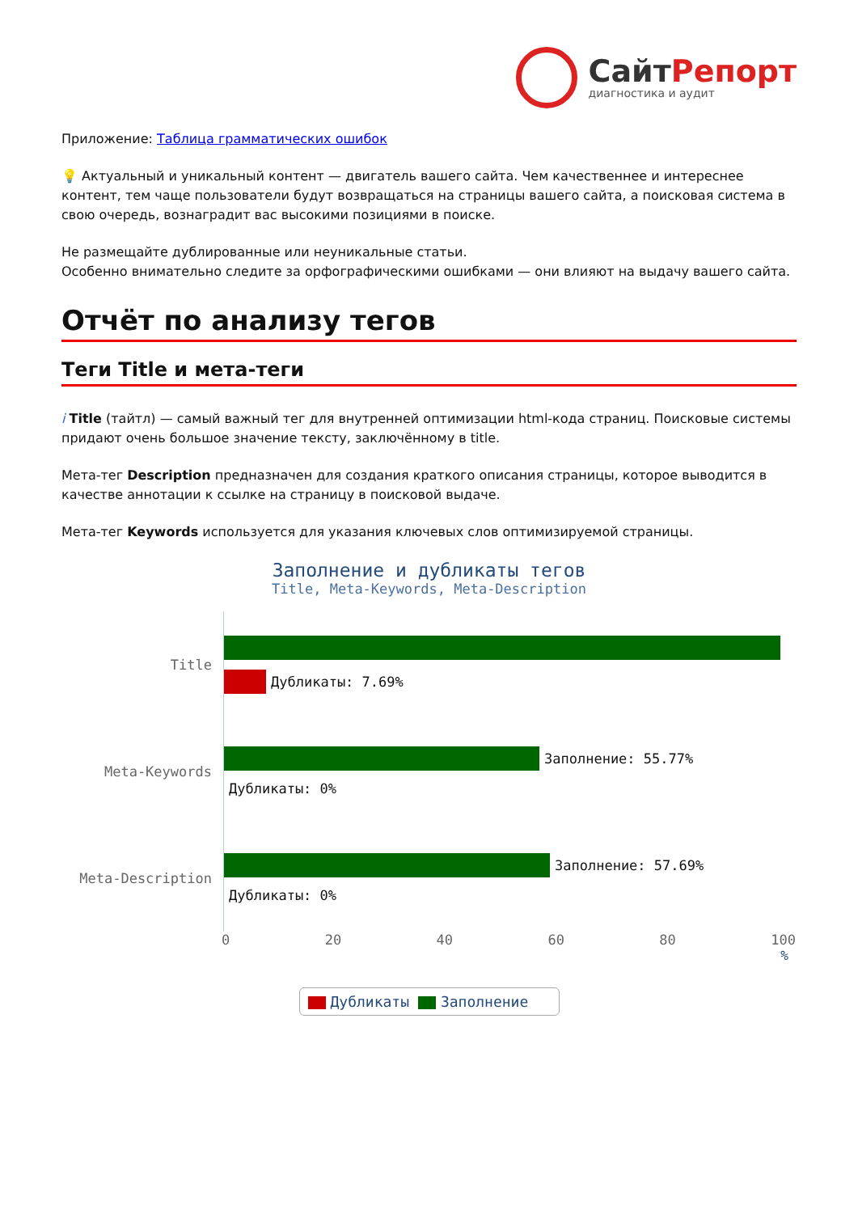СайтРепорт
диагностика и аудит
Приложение: Таблица грамматических ошибок
💡 Актуальный и уникальный контент — двигатель вашего сайта. Чем качественнее и интереснее контент, тем чаще пользователи будут возвращаться на страницы вашего сайта, а поисковая система в свою очередь, вознаградит вас высокими позициями в поиске.
Не размещайте дублированные или неуникальные статьи.
Особенно внимательно следите за орфографическими ошибками — они влияют на выдачу вашего сайта.
Отчёт по анализу тегов
Теги Title и мета-теги
i Title (тайтл) — самый важный тег для внутренней оптимизации html-кода страниц. Поисковые системы придают очень большое значение тексту, заключённому в title.
Мета-тег Description предназначен для создания краткого описания страницы, которое выводится в качестве аннотации к ссылке на страницу в поисковой выдаче.
Мета-тег Keywords используется для указания ключевых слов оптимизируемой страницы.
Заполнение и дубликаты тегов
Title, Meta-Keywords, Meta-Description
Title
Дубликаты: 7.69%
Meta-Keywords
Заполнение: 55.77%
Дубликаты: 0%
Meta-Description
Заполнение: 57.69%
Дубликаты: 0%
0 20 40 60 80 100
%
Дубликаты Заполнение